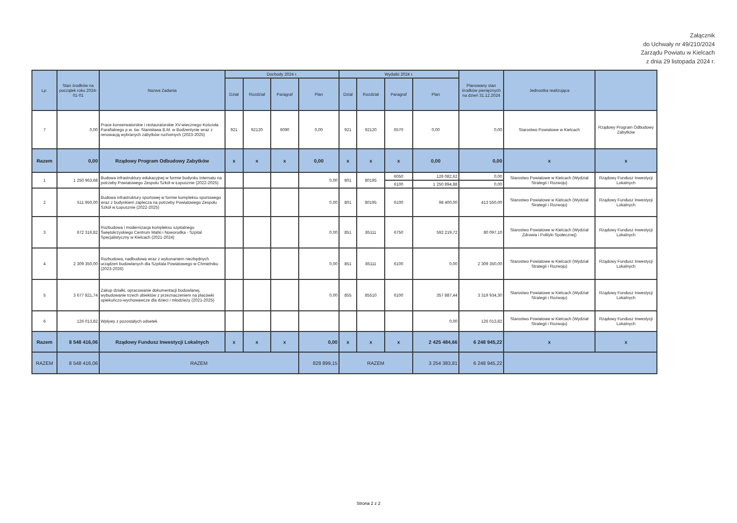Załącznik
do Uchwały nr 49/210/2024
Zarządu Powiatu w Kielcach
z dnia 29 listopada 2024 r.
| Lp. | Stan środków na początek roku 2024-01-01 | Nazwa Zadania | Dochody 2024 r. | | | | Wydatki 2024 r. | | | | Planowany stan środków pieniężnych na dzień 31.12.2024 | Jednostka realizująca | |
| --- | --- | --- | --- | --- | --- | --- | --- | --- | --- | --- | --- | --- | --- |
| | | | Dział | Rozdział | Paragraf | Plan | Dział | Rozdział | Paragraf | Plan | | | |
| 7 | 0,00 | Prace konserwatorskie i restauratorskie XV-wiecznego Kościoła Parafialnego p.w. św. Stanisława B.M. w Bodzentynie wraz z renowacją wybranych zabytków ruchomych (2023-2025) | 921 | 92120 | 6090 | 0,00 | 921 | 92120 | 6570 | 0,00 | 0,00 | Starostwo Powiatowe w Kielcach | Rządowy Program Odbudowy Zabytków |
| Razem | 0,00 | Rządowy Program Odbudowy Zabytków | x | x | x | 0,00 | x | x | x | 0,00 | 0,00 | x | x |
| 1 | 1 250 963,68 | Budowa infrastruktury edukacyjnej w formie budynku Internatu na potrzeby Powiatowego Zespołu Szkół w Łopusznie (2022-2025) | | | | 0,00 | 801 | 80195 | 6050 | 126 082,62 | 0,00 | Starostwo Powiatowe w Kielcach (Wydział Strategii i Rozwoju) | Rządowy Fundusz Inwestycji Lokalnych |
| | | | | | | | | | 6100 | 1 250 894,88 | 0,00 | | |
| 2 | 511 950,00 | Budowa infrastruktury sportowej w formie kompleksu sportowego wraz z budynkiem zaplecza na potrzeby Powiatowego Zespołu Szkół w Łopusznie (2022-2025) | | | | 0,00 | 801 | 80195 | 6100 | 98 400,00 | 413 550,00 | Starostwo Powiatowe w Kielcach (Wydział Strategii i Rozwoju) | Rządowy Fundusz Inwestycji Lokalnych |
| 3 | 672 316,82 | Rozbudowa i modernizacja kompleksu szpitalnego Świętokrzyskiego Centrum Matki i Noworodka - Szpital Specjalistyczny w Kielcach (2021-2024) | | | | 0,00 | 851 | 85111 | 6750 | 592 219,72 | 80 097,10 | Starostwo Powiatowe w Kielcach (Wydział Zdrowia i Polityki Społecznej) | Rządowy Fundusz Inwestycji Lokalnych |
| 4 | 2 309 350,00 | Rozbudowa, nadbudowa wraz z wykonaniem niezbędnych urządzeń budowlanych dla Szpitala Powiatowego w Chmielniku (2023-2026) | | | | 0,00 | 851 | 85111 | 6100 | 0,00 | 2 309 350,00 | Starostwo Powiatowe w Kielcach (Wydział Strategii i Rozwoju) | Rządowy Fundusz Inwestycji Lokalnych |
| 5 | 3 677 821,74 | Zakup działki, opracowanie dokumentacji budowlanej, wybudowanie trzech obiektów z przeznaczeniem na placówki opiekuńczo-wychowawcze dla dzieci i młodzieży (2021-2025) | | | | 0,00 | 855 | 85510 | 6100 | 357 887,44 | 3 319 934,30 | Starostwo Powiatowe w Kielcach (Wydział Strategii i Rozwoju) | Rządowy Fundusz Inwestycji Lokalnych |
| 6 | 126 013,82 | Wpływy z pozostałych odsetek | | | | | | | | 0,00 | 126 013,82 | Starostwo Powiatowe w Kielcach (Wydział Strategii i Rozwoju) | Rządowy Fundusz Inwestycji Lokalnych |
| Razem | 8 548 416,06 | Rządowy Fundusz Inwestycji Lokalnych | x | x | x | 0,00 | x | x | x | 2 425 484,66 | 6 248 945,22 | x | x |
| RAZEM | 8 548 416,06 | RAZEM | | | | 828 899,15 | RAZEM | | | 3 254 383,81 | 6 248 945,22 | | |
Strona 2 z 2